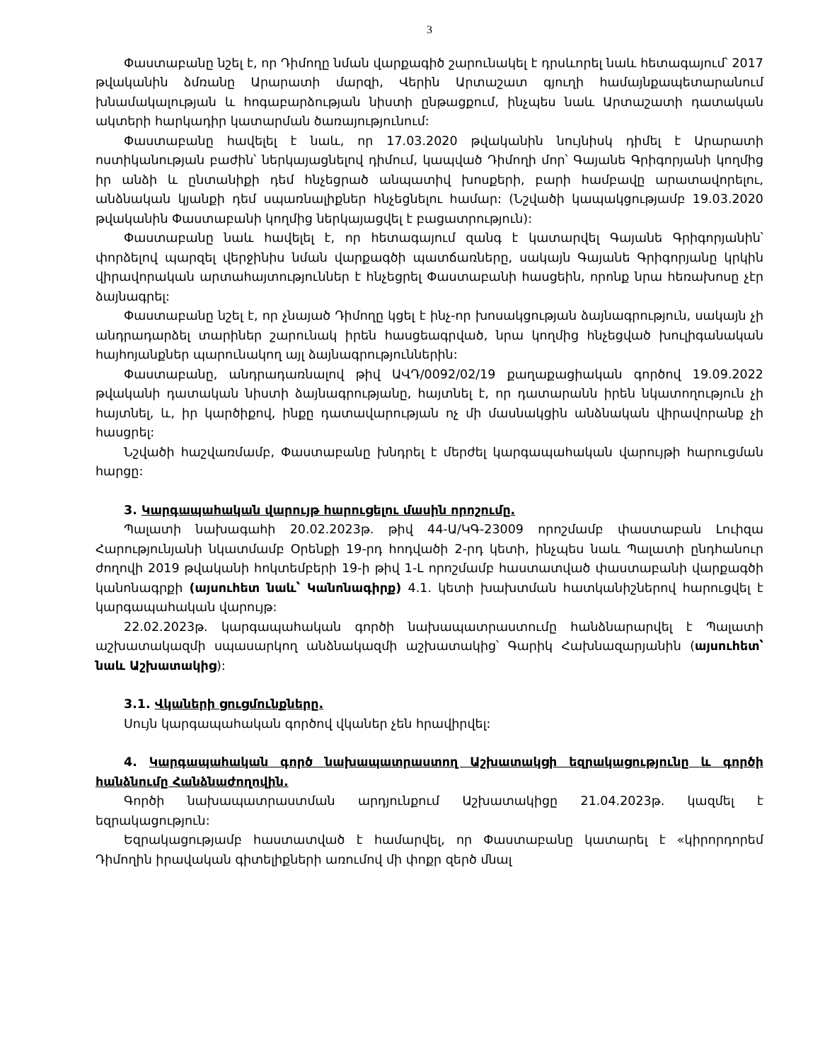3
Փաստաբանը նշել է, որ Դիմողը նման վարքագիծ շարունակել է դրսևորել նաև հետագայում՝ 2017 թվականին ձմռանը Արարատի մարզի, Վերին Արտաշատ գյուղի համայնքապետարանում խնամակալության և հոգաբարձության նիստի ընթացքում, ինչպես նաև Արտաշատի դատական ակտերի հարկադիր կատարման ծառայությունում:
Փաստաբանը հավելել է նաև, որ 17.03.2020 թվականին նույնիսկ դիմել է Արարատի ոստիկանության բաժին՝ ներկայացնելով դիմում, կապված Դիմողի մոր՝ Գայանե Գրիգորյանի կողմից իր անձի և ընտանիքի դեմ հնչեցրած անպատիվ խոսքերի, բարի համբավը արատավորելու, անձնական կյանքի դեմ սպառնալիքներ հնչեցնելու համար: (Նշվածի կապակցությամբ 19.03.2020 թվականին Փաստաբանի կողմից ներկայացվել է բացատրություն):
Փաստաբանը նաև հավելել է, որ հետագայում զանգ է կատարվել Գայանե Գրիգորյանին՝ փորձելով պարզել վերջինիս նման վարքագծի պատճառները, սակայն Գայանե Գրիգորյանը կրկին վիրավորական արտահայտություններ է հնչեցրել Փաստաբանի հասցեին, որոնք նրա հեռախոսը չէր ձայնագրել:
Փաստաբանը նշել է, որ չնայած Դիմողը կցել է ինչ-որ խոսակցության ձայնագրություն, սակայն չի անդրադարձել տարիներ շարունակ իրեն հասցեագրված, նրա կողմից հնչեցված խուլիգանական հայհոյանքներ պարունակող այլ ձայնագրություններին:
Փաստաբանը, անդրադառնալով թիվ ԱՎԴ/0092/02/19 քաղաքացիական գործով 19.09.2022 թվականի դատական նիստի ձայնագրությանը, հայտնել է, որ դատարանն իրեն նկատողություն չի հայտնել, և, իր կարծիքով, ինքը դատավարության ոչ մի մասնակցին անձնական վիրավորանք չի հասցրել:
Նշվածի հաշվառմամբ, Փաստաբանը խնդրել է մերժել կարգապահական վարույթի հարուցման հարցը:
3. Կարգապահական վարույթ հարուցելու մասին որոշումը.
Պալատի նախագահի 20.02.2023թ. թիվ 44-Ա/ԿԳ-23009 որոշմամբ փաստաբան Լուիզա Հարությունյանի նկատմամբ Օրենքի 19-րդ հոդվածի 2-րդ կետի, ինչպես նաև Պալատի ընդհանուր ժողովի 2019 թվականի հոկտեմբերի 19-ի թիվ 1-Լ որոշմամբ հաստատված փաստաբանի վարքագծի կանոնագրքի (այսուհետ նաև՝ Կանոնագիրք) 4.1. կետի խախտման հատկանիշներով հարուցվել է կարգապահական վարույթ:
22.02.2023թ. կարգապահական գործի նախապատրաստումը հանձնարարվել է Պալատի աշխատակազմի սպասարկող անձնակազմի աշխատակից՝ Գարիկ Հախնազարյանին (այսուհետ՝ նաև Աշխատակից):
3.1. Վկաների ցուցմունքները.
Սույն կարգապահական գործով վկաներ չեն հրավիրվել:
4. Կարգապահական գործ նախապատրաստող Աշխատակցի եզրակացությունը և գործի հանձնումը Հանձնաժողովին.
Գործի նախապատրաստման արդյունքում Աշխատակիցը 21.04.2023թ. կազմել է եզրակացություն:
Եզրակացությամբ հաստատված է համարվել, որ Փաստաբանը կատարել է «կիրորդորեմ Դիմողին իրավական գիտելիքների առումով մի փոքր զերծ մնալ